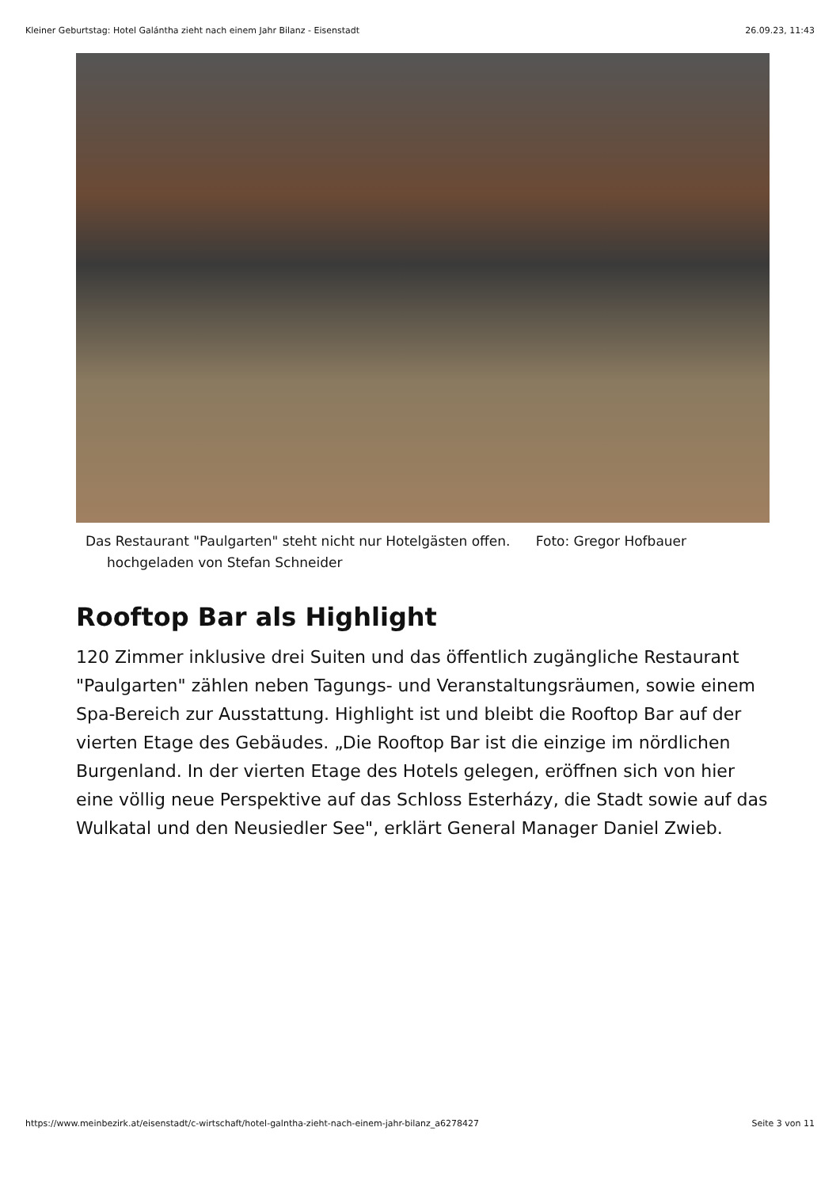Kleiner Geburtstag: Hotel Galántha zieht nach einem Jahr Bilanz - Eisenstadt 26.09.23, 11:43
Das Restaurant "Paulgarten" steht nicht nur Hotelgästen offen. Foto: Gregor Hofbauer hochgeladen von Stefan Schneider
Rooftop Bar als Highlight
120 Zimmer inklusive drei Suiten und das öffentlich zugängliche Restaurant "Paulgarten" zählen neben Tagungs- und Veranstaltungsräumen, sowie einem Spa-Bereich zur Ausstattung. Highlight ist und bleibt die Rooftop Bar auf der vierten Etage des Gebäudes. „Die Rooftop Bar ist die einzige im nördlichen Burgenland. In der vierten Etage des Hotels gelegen, eröffnen sich von hier eine völlig neue Perspektive auf das Schloss Esterházy, die Stadt sowie auf das Wulkatal und den Neusiedler See", erklärt General Manager Daniel Zwieb.
https://www.meinbezirk.at/eisenstadt/c-wirtschaft/hotel-galntha-zieht-nach-einem-jahr-bilanz_a6278427 Seite 3 von 11